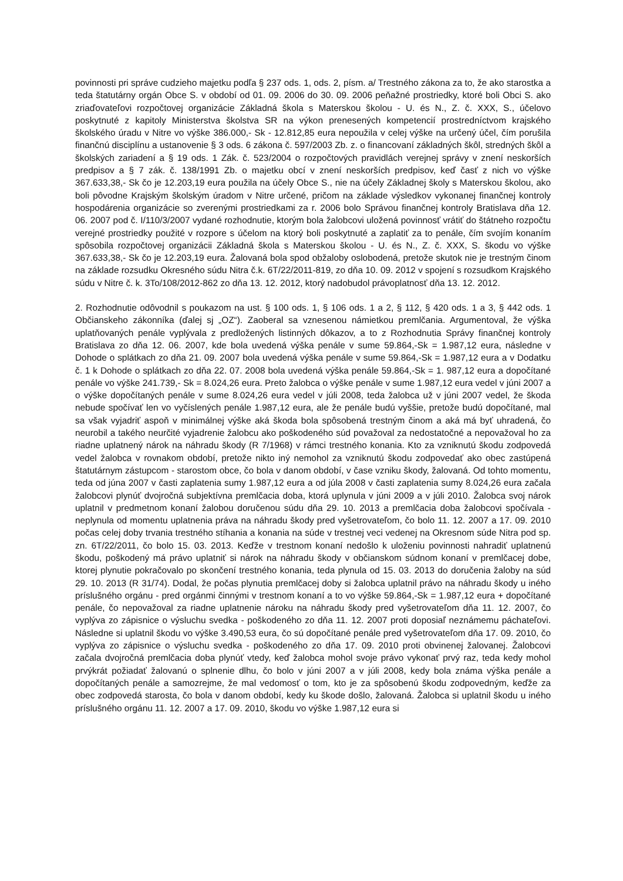povinnosti pri správe cudzieho majetku podľa § 237 ods. 1, ods. 2, písm. a/ Trestného zákona za to, že ako starostka a teda štatutárny orgán Obce S. v období od 01. 09. 2006 do 30. 09. 2006 peňažné prostriedky, ktoré boli Obci S. ako zriaďovateľovi rozpočtovej organizácie Základná škola s Materskou školou - U. és N., Z. č. XXX, S., účelovo poskytnuté z kapitoly Ministerstva školstva SR na výkon prenesených kompetencií prostredníctvom krajského školského úradu v Nitre vo výške 386.000,- Sk - 12.812,85 eura nepoužila v celej výške na určený účel, čím porušila finančnú disciplínu a ustanovenie § 3 ods. 6 zákona č. 597/2003 Zb. z. o financovaní základných škôl, stredných škôl a školských zariadení a § 19 ods. 1 Zák. č. 523/2004 o rozpočtových pravidlách verejnej správy v znení neskorších predpisov a § 7 zák. č. 138/1991 Zb. o majetku obcí v znení neskorších predpisov, keď časť z nich vo výške 367.633,38,- Sk čo je 12.203,19 eura použila na účely Obce S., nie na účely Základnej školy s Materskou školou, ako boli pôvodne Krajským školským úradom v Nitre určené, pričom na základe výsledkov vykonanej finančnej kontroly hospodárenia organizácie so zverenými prostriedkami za r. 2006 bolo Správou finančnej kontroly Bratislava dňa 12. 06. 2007 pod č. I/110/3/2007 vydané rozhodnutie, ktorým bola žalobcovi uložená povinnosť vrátiť do štátneho rozpočtu verejné prostriedky použité v rozpore s účelom na ktorý boli poskytnuté a zaplatiť za to penále, čím svojím konaním spôsobila rozpočtovej organizácii Základná škola s Materskou školou - U. és N., Z. č. XXX, S. škodu vo výške 367.633,38,- Sk čo je 12.203,19 eura. Žalovaná bola spod obžaloby oslobodená, pretože skutok nie je trestným činom na základe rozsudku Okresného súdu Nitra č.k. 6T/22/2011-819, zo dňa 10. 09. 2012 v spojení s rozsudkom Krajského súdu v Nitre č. k. 3To/108/2012-862 zo dňa 13. 12. 2012, ktorý nadobudol právoplatnosť dňa 13. 12. 2012.
2. Rozhodnutie odôvodnil s poukazom na ust. § 100 ods. 1, § 106 ods. 1 a 2, § 112, § 420 ods. 1 a 3, § 442 ods. 1 Občianskeho zákonníka (ďalej sj „OZ“). Zaoberal sa vznesenou námietkou premlčania. Argumentoval, že výška uplatňovaných penále vyplývala z predložených listinných dôkazov, a to z Rozhodnutia Správy finančnej kontroly Bratislava zo dňa 12. 06. 2007, kde bola uvedená výška penále v sume 59.864,-Sk = 1.987,12 eura, následne v Dohode o splátkach zo dňa 21. 09. 2007 bola uvedená výška penále v sume 59.864,-Sk = 1.987,12 eura a v Dodatku č. 1 k Dohode o splátkach zo dňa 22. 07. 2008 bola uvedená výška penále 59.864,-Sk = 1. 987,12 eura a dopočítané penále vo výške 241.739,- Sk = 8.024,26 eura. Preto žalobca o výške penále v sume 1.987,12 eura vedel v júni 2007 a o výške dopočítaných penále v sume 8.024,26 eura vedel v júli 2008, teda žalobca už v júni 2007 vedel, že škoda nebude spočívať len vo vyčíslených penále 1.987,12 eura, ale že penále budú vyššie, pretože budú dopočítané, mal sa však vyjadriť aspoň v minimálnej výške aká škoda bola spôsobená trestným činom a aká má byť uhradená, čo neurobil a takého neurčité vyjadrenie žalobcu ako poškodeného súd považoval za nedostatočné a nepovažoval ho za riadne uplatnený nárok na náhradu škody (R 7/1968) v rámci trestného konania. Kto za vzniknutú škodu zodpovedá vedel žalobca v rovnakom období, pretože nikto iný nemohol za vzniknutú škodu zodpovedať ako obec zastúpená štatutárnym zástupcom - starostom obce, čo bola v danom období, v čase vzniku škody, žalovaná. Od tohto momentu, teda od júna 2007 v časti zaplatenia sumy 1.987,12 eura a od júla 2008 v časti zaplatenia sumy 8.024,26 eura začala žalobcovi plynúť dvojročná subjektívna premlčacia doba, ktorá uplynula v júni 2009 a v júli 2010. Žalobca svoj nárok uplatnil v predmetnom konaní žalobou doručenou súdu dňa 29. 10. 2013 a premlčacia doba žalobcovi spočívala - neplynula od momentu uplatnenia práva na náhradu škody pred vyšetrovateľom, čo bolo 11. 12. 2007 a 17. 09. 2010 počas celej doby trvania trestného stíhania a konania na súde v trestnej veci vedenej na Okresnom súde Nitra pod sp. zn. 6T/22/2011, čo bolo 15. 03. 2013. Keďže v trestnom konaní nedošlo k uloženiu povinnosti nahradiť uplatnenú škodu, poškodený má právo uplatniť si nárok na náhradu škody v občianskom súdnom konaní v premlčacej dobe, ktorej plynutie pokračovalo po skončení trestného konania, teda plynula od 15. 03. 2013 do doručenia žaloby na súd 29. 10. 2013 (R 31/74). Dodal, že počas plynutia premlčacej doby si žalobca uplatnil právo na náhradu škody u iného príslušného orgánu - pred orgánmi činnými v trestnom konaní a to vo výške 59.864,-Sk = 1.987,12 eura + dopočítané penále, čo nepovažoval za riadne uplatnenie nároku na náhradu škody pred vyšetrovateľom dňa 11. 12. 2007, čo vyplýva zo zápisnice o výsluchu svedka - poškodeného zo dňa 11. 12. 2007 proti doposiaľ neznámemu páchateľovi. Následne si uplatnil škodu vo výške 3.490,53 eura, čo sú dopočítané penále pred vyšetrovateľom dňa 17. 09. 2010, čo vyplýva zo zápisnice o výsluchu svedka - poškodeného zo dňa 17. 09. 2010 proti obvinenej žalovanej. Žalobcovi začala dvojročná premlčacia doba plynúť vtedy, keď žalobca mohol svoje právo vykonať prvý raz, teda kedy mohol prvýkrát požiadať žalovanú o splnenie dlhu, čo bolo v júni 2007 a v júli 2008, kedy bola známa výška penále a dopočítaných penále a samozrejme, že mal vedomosť o tom, kto je za spôsobenú škodu zodpovedným, keďže za obec zodpovedá starosta, čo bola v danom období, kedy ku škode došlo, žalovaná. Žalobca si uplatnil škodu u iného príslušného orgánu 11. 12. 2007 a 17. 09. 2010, škodu vo výške 1.987,12 eura si